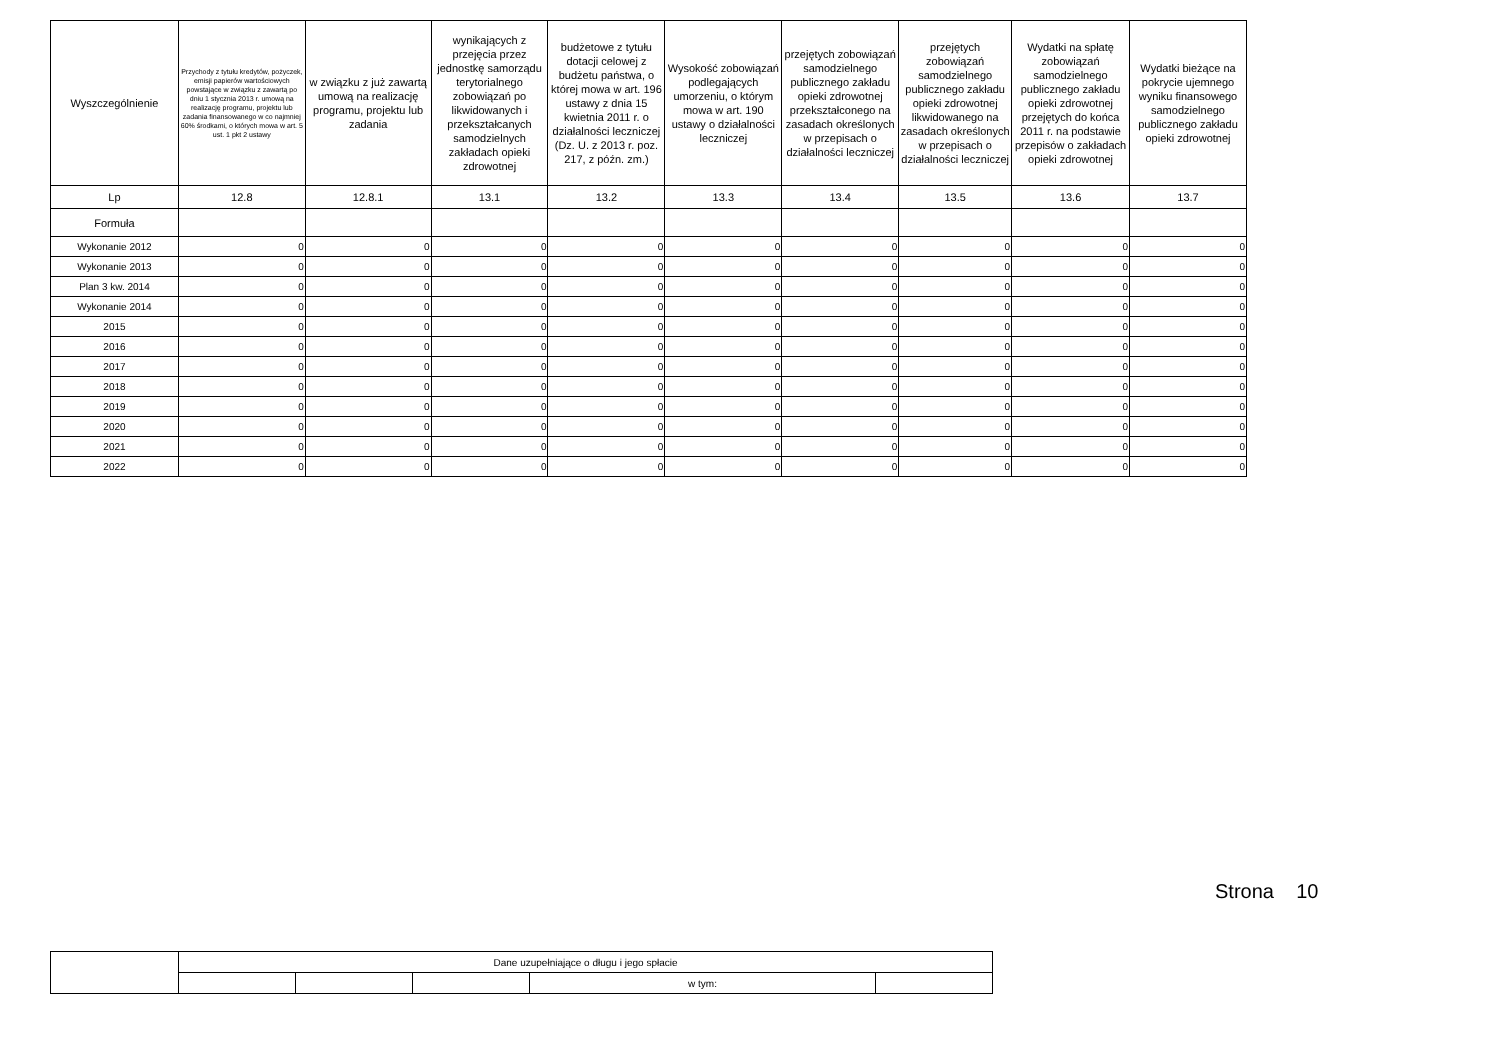| Wyszczególnienie | Przychody z tytułu kredytów, pożyczek, emisji papierów wartościowych powstające w związku z zawartą po dniu 1 stycznia 2013 r. umową na realizację programu, projektu lub zadania finansowanego w co najmniej 60% środkami, o których mowa w art. 5 ust. 1 pkt 2 ustawy | w związku z już zawartą umową na realizację programu, projektu lub zadania | wynikających z przejęcia przez jednostkę samorządu terytorialnego zobowiązań po likwidowanych i przekształcanych samodzielnych zakładach opieki zdrowotnej | budżetowe z tytułu dotacji celowej z budżetu państwa, o której mowa w art. 196 ustawy z dnia 15 kwietnia 2011 r. o działalności leczniczej (Dz. U. z 2013 r. poz. 217, z późn. zm.) | Wysokość zobowiązań podlegających umorzeniu, o którym mowa w art. 190 ustawy o działalności leczniczej | przejętych zobowiązań samodzielnego publicznego zakładu opieki zdrowotnej przekształconego na zasadach określonych w przepisach o działalności leczniczej | przejętych zobowiązań samodzielnego publicznego zakładu opieki zdrowotnej likwidowanego na zasadach określonych w przepisach o działalności leczniczej | Wydatki na spłatę zobowiązań samodzielnego publicznego zakładu opieki zdrowotnej przejętych do końca 2011 r. na podstawie przepisów o zakładach opieki zdrowotnej | Wydatki bieżące na pokrycie ujemnego wyniku finansowego samodzielnego publicznego zakładu opieki zdrowotnej |
| --- | --- | --- | --- | --- | --- | --- | --- | --- | --- |
| Lp | 12.8 | 12.8.1 | 13.1 | 13.2 | 13.3 | 13.4 | 13.5 | 13.6 | 13.7 |
| Formuła | | | | | | | | | |
| Wykonanie 2012 | 0 | 0 | 0 | 0 | 0 | 0 | 0 | 0 | 0 |
| Wykonanie 2013 | 0 | 0 | 0 | 0 | 0 | 0 | 0 | 0 | 0 |
| Plan 3 kw. 2014 | 0 | 0 | 0 | 0 | 0 | 0 | 0 | 0 | 0 |
| Wykonanie 2014 | 0 | 0 | 0 | 0 | 0 | 0 | 0 | 0 | 0 |
| 2015 | 0 | 0 | 0 | 0 | 0 | 0 | 0 | 0 | 0 |
| 2016 | 0 | 0 | 0 | 0 | 0 | 0 | 0 | 0 | 0 |
| 2017 | 0 | 0 | 0 | 0 | 0 | 0 | 0 | 0 | 0 |
| 2018 | 0 | 0 | 0 | 0 | 0 | 0 | 0 | 0 | 0 |
| 2019 | 0 | 0 | 0 | 0 | 0 | 0 | 0 | 0 | 0 |
| 2020 | 0 | 0 | 0 | 0 | 0 | 0 | 0 | 0 | 0 |
| 2021 | 0 | 0 | 0 | 0 | 0 | 0 | 0 | 0 | 0 |
| 2022 | 0 | 0 | 0 | 0 | 0 | 0 | 0 | 0 | 0 |
Strona 10
| | Dane uzupełniające o długu i jego spłacie | | | | |
| | | | | w tym: | |